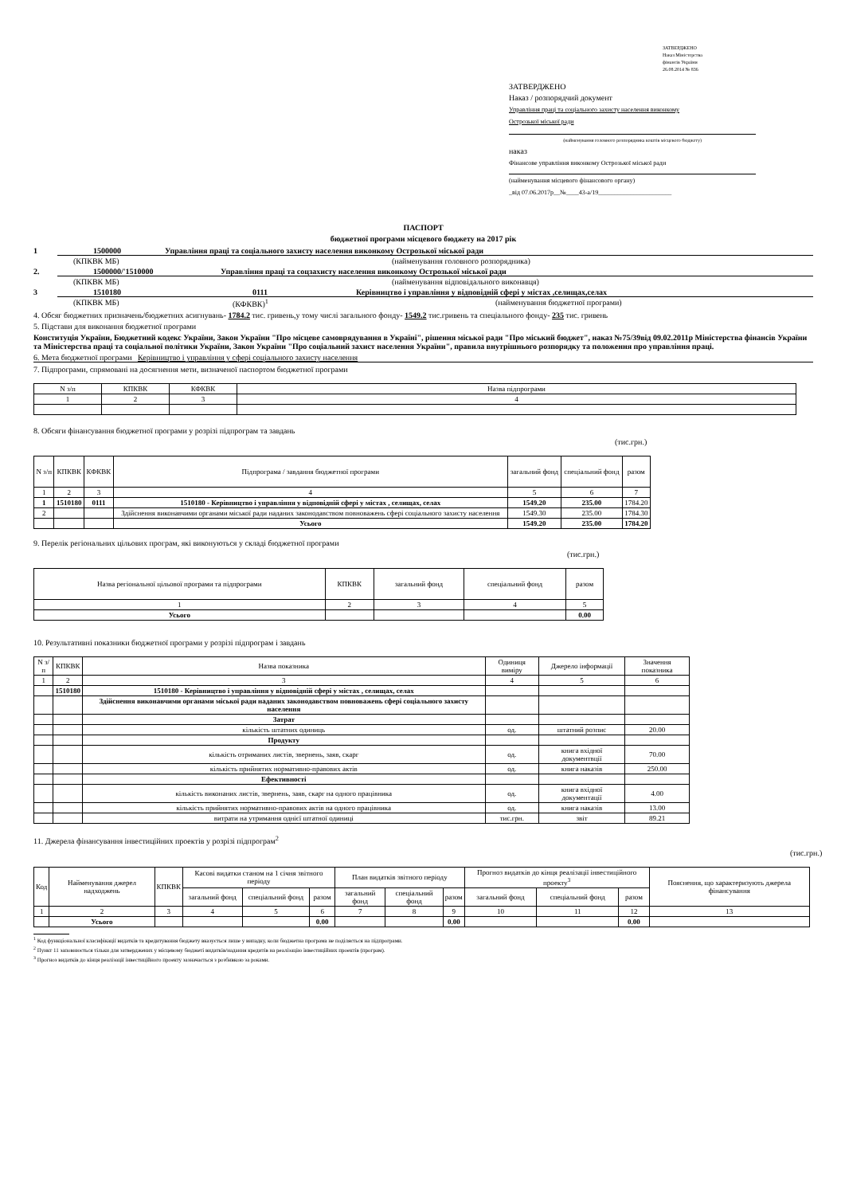ЗАТВЕРДЖЕНО
Наказ Міністерства
фінансів України
26.08.2014 № 836
ЗАТВЕРДЖЕНО
Наказ / розпорядчий документ
Управління праці та соціального захисту населення виконкому
Острозької міської ради
(найменування головного розпорядника коштів місцевого бюджету)
наказ
Фінансове управління виконкому Острозької міської ради
(найменування місцевого фінансового органу)
_від 07.06.2017р__№____43-а/19_______________________
ПАСПОРТ
бюджетної програми місцевого бюджету на 2017 рік
1 1500000 Управління праці та соціального захисту населення виконкому Острозької міської ради
(КПКВК МБ) (найменування головного розпорядника)
2. 1500000/'1510000 Управління праці та соцзахисту населення виконкому Острозької міської ради
(КПКВК МБ) (найменування відповідального виконавця)
3 1510180 0111 Керівництво і управління у відповідній сфері у містах ,селищах,селах
(КПКВК МБ) (КФКВК)<sup>1</sup> (найменування бюджетної програми)
4. Обсяг бюджетних призначень/бюджетних асигнувань- 1784.2 тис. гривень,у тому числі загального фонду- 1549.2 тис.гривень та спеціального фонду- 235 тис. гривень
5. Підстави для виконання бюджетної програми
Конституція України, Бюджетний кодекс України, Закон України "Про місцеве самоврядування в Україні", рішення міської ради "Про міський бюджет", наказ №75/39від 09.02.2011р Міністерства фінансів України та Міністерства праці та соціальної політики України, Закон України "Про соціальний захист населення України", правила внутрішнього розпорядку та положення про управління праці.
6. Мета бюджетної програми Керівництво і управління у сфері соціального захисту населення
7. Підпрограми, спрямовані на досягнення мети, визначеної паспортом бюджетної програми
| N з/п | КПКВК | КФКВК | Назва підпрограми |
| 1 | 2 | 3 | 4 |
8. Обсяги фінансування бюджетної програми у розрізі підпрограм та завдань
(тис.грн.)
| N з/п | КПКВК | КФКВК | Підпрограма / завдання бюджетної програми | загальний фонд | спеціальний фонд | разом |
| 1 | 2 | 3 | 4 | 5 | 6 | 7 |
| 1 | 1510180 | 0111 | 1510180 - Керівництво і управління у відповідній сфері у містах , селищах, селах | 1549.20 | 235.00 | 1784.20 |
| 2 | | | Здійснення виконавчими органами міської ради наданих законодавством повноважень сфері соціального захисту населення | 1549.30 | 235.00 | 1784.30 |
| | | | Усього | 1549.20 | 235.00 | 1784.20 |
9. Перелік регіональних цільових програм, які виконуються у складі бюджетної програми
(тис.грн.)
| Назва регіональної цільової програми та підпрограми | КПКВК | загальний фонд | спеціальний фонд | разом |
| 1 | 2 | 3 | 4 | 5 |
| Усього | | | | 0.00 |
10. Результативні показники бюджетної програми у розрізі підпрограм і завдань
| N з/п | КПКВК | Назва показника | Одиниця виміру | Джерело інформації | Значення показника |
| 1 | 2 | 3 | 4 | 5 | 6 |
| | 1510180 | 1510180 - Керівництво і управління у відповідній сфері у містах , селищах, селах | | | |
| | | Здійснення виконавчими органами міської ради наданих законодавством повноважень сфері соціального захисту населення | | | |
| | | Затрат | | | |
| | | кількість штатних одиниць | од. | штатний розпис | 20.00 |
| | | Продукту | | | |
| | | кількість отриманих листів, звернень, заяв, скарг | од. | книга вхідної документвції | 70.00 |
| | | кількість прийнятих нормативно-правових актів | од. | книга наказів | 250.00 |
| | | Ефективності | | | |
| | | кількість виконаних листів, звернень, заяв, скарг на одного працівника | од. | книга вхідної документації | 4.00 |
| | | кількість прийнятих нормативно-правових актів на одного працівника | од. | книга наказів | 13.00 |
| | | витрати на утримання однієї штатної одиниці | тис.грн. | звіт | 89.21 |
11. Джерела фінансування інвестиційних проектів у розрізі підпрограм<sup>2</sup>
(тис.грн.)
| Код | Найменування джерел надходжень | КПКВК | Касові видатки станом на 1 січня звітного періоду | | | План видатків звітного періоду | | | Прогноз видатків до кінця реалізації інвестиційного проекту<sup>3</sup> | | | Пояснення, що характеризують джерела фінансування |
| | | | загальний фонд | спеціальний фонд | разом | загальний фонд | спеціальний фонд | разом | загальний фонд | спеціальний фонд | разом | |
| 1 | 2 | 3 | 4 | 5 | 6 | 7 | 8 | 9 | 10 | 11 | 12 | 13 |
| | Усього | | | | 0.00 | | | 0.00 | | | 0.00 | |
<sup>1</sup> Код функціональної класифікації видатків та кредитування бюджету вказується лише у випадку, коли бюджетна програма не поділяється на підпрограми.
<sup>2</sup> Пункт 11 заповнюється тільки для затверджених у місцевому бюджеті видатків/надання кредитів на реалізацію інвестиційних проектів (програм).
<sup>3</sup> Прогноз видатків до кінця реалізації інвестиційного проекту зазначається з розбивкою за роками.